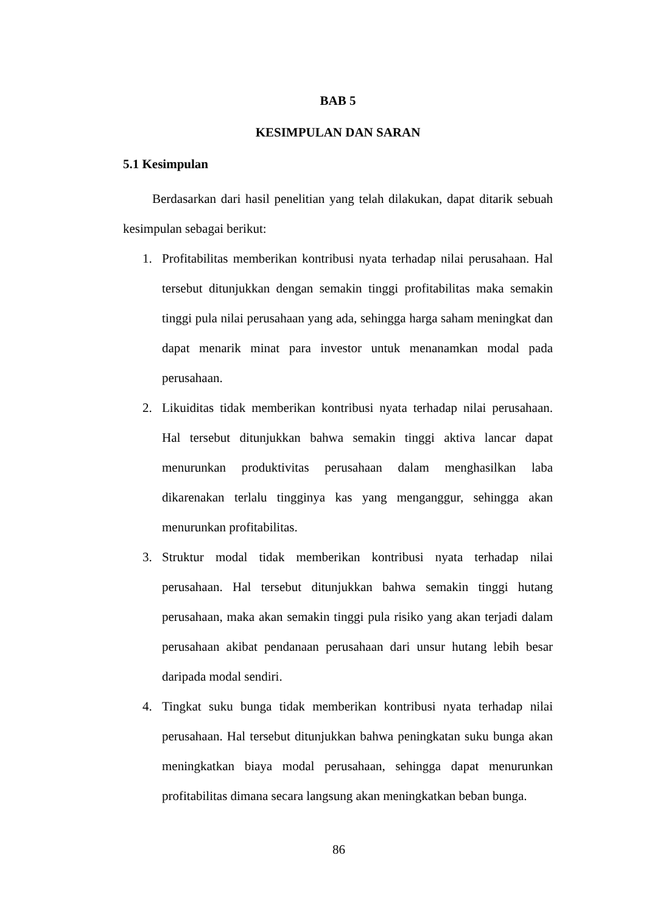BAB 5
KESIMPULAN DAN SARAN
5.1 Kesimpulan
Berdasarkan dari hasil penelitian yang telah dilakukan, dapat ditarik sebuah kesimpulan sebagai berikut:
1. Profitabilitas memberikan kontribusi nyata terhadap nilai perusahaan. Hal tersebut ditunjukkan dengan semakin tinggi profitabilitas maka semakin tinggi pula nilai perusahaan yang ada, sehingga harga saham meningkat dan dapat menarik minat para investor untuk menanamkan modal pada perusahaan.
2. Likuiditas tidak memberikan kontribusi nyata terhadap nilai perusahaan. Hal tersebut ditunjukkan bahwa semakin tinggi aktiva lancar dapat menurunkan produktivitas perusahaan dalam menghasilkan laba dikarenakan terlalu tingginya kas yang menganggur, sehingga akan menurunkan profitabilitas.
3. Struktur modal tidak memberikan kontribusi nyata terhadap nilai perusahaan. Hal tersebut ditunjukkan bahwa semakin tinggi hutang perusahaan, maka akan semakin tinggi pula risiko yang akan terjadi dalam perusahaan akibat pendanaan perusahaan dari unsur hutang lebih besar daripada modal sendiri.
4. Tingkat suku bunga tidak memberikan kontribusi nyata terhadap nilai perusahaan. Hal tersebut ditunjukkan bahwa peningkatan suku bunga akan meningkatkan biaya modal perusahaan, sehingga dapat menurunkan profitabilitas dimana secara langsung akan meningkatkan beban bunga.
86